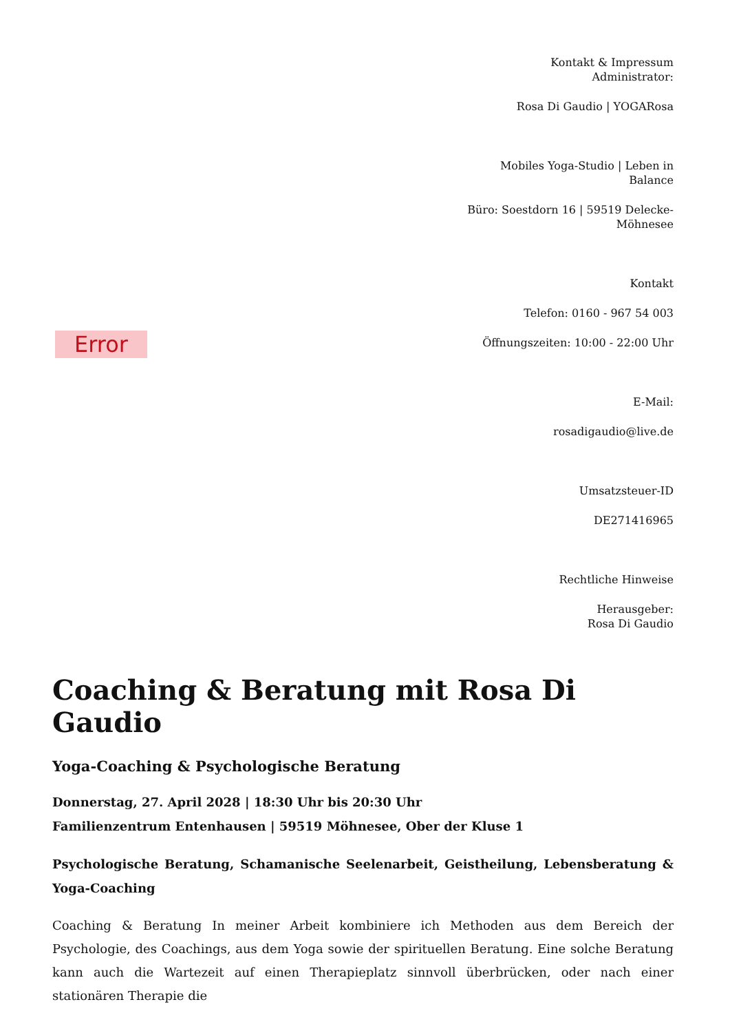Error
Kontakt & Impressum
Administrator:
Rosa Di Gaudio | YOGARosa
Mobiles Yoga-Studio | Leben in Balance
Büro: Soestdorn 16 | 59519 Delecke-Möhnesee
Kontakt
Telefon: 0160 - 967 54 003
Öffnungszeiten: 10:00 - 22:00 Uhr
E-Mail:
rosadigaudio@live.de
Umsatzsteuer-ID
DE271416965
Rechtliche Hinweise
Herausgeber:
Rosa Di Gaudio
Coaching & Beratung mit Rosa Di Gaudio
Yoga-Coaching & Psychologische Beratung
Donnerstag, 27. April 2028 | 18:30 Uhr bis 20:30 Uhr
Familienzentrum Entenhausen | 59519 Möhnesee, Ober der Kluse 1
Psychologische Beratung, Schamanische Seelenarbeit, Geistheilung, Lebensberatung & Yoga-Coaching
Coaching & Beratung In meiner Arbeit kombiniere ich Methoden aus dem Bereich der Psychologie, des Coachings, aus dem Yoga sowie der spirituellen Beratung. Eine solche Beratung kann auch die Wartezeit auf einen Therapieplatz sinnvoll überbrücken, oder nach einer stationären Therapie die